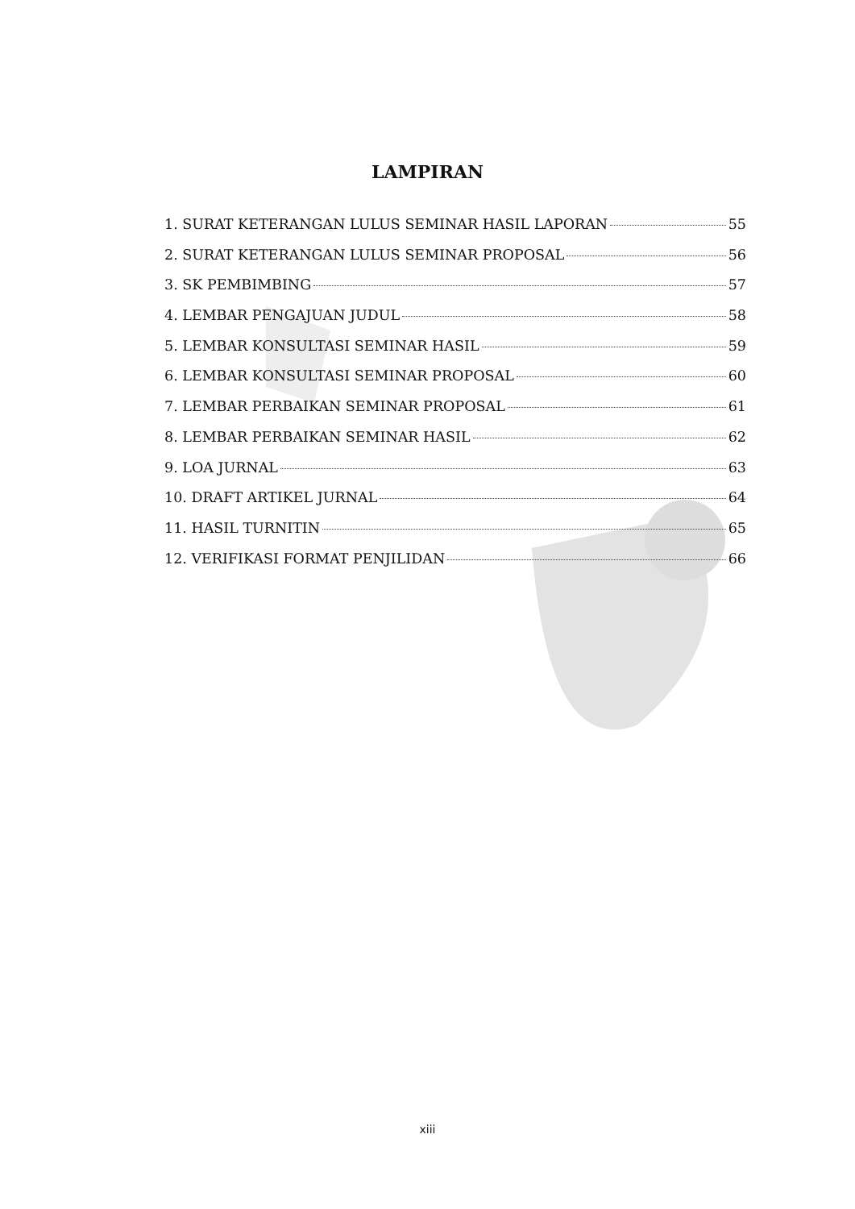LAMPIRAN
1. SURAT KETERANGAN LULUS SEMINAR HASIL LAPORAN 55
2. SURAT KETERANGAN LULUS SEMINAR PROPOSAL 56
3. SK PEMBIMBING 57
4. LEMBAR PENGAJUAN JUDUL 58
5. LEMBAR KONSULTASI SEMINAR HASIL 59
6. LEMBAR KONSULTASI SEMINAR PROPOSAL 60
7. LEMBAR PERBAIKAN SEMINAR PROPOSAL 61
8. LEMBAR PERBAIKAN SEMINAR HASIL 62
9. LOA JURNAL 63
10. DRAFT ARTIKEL JURNAL 64
11. HASIL TURNITIN 65
12. VERIFIKASI FORMAT PENJILIDAN 66
xiii